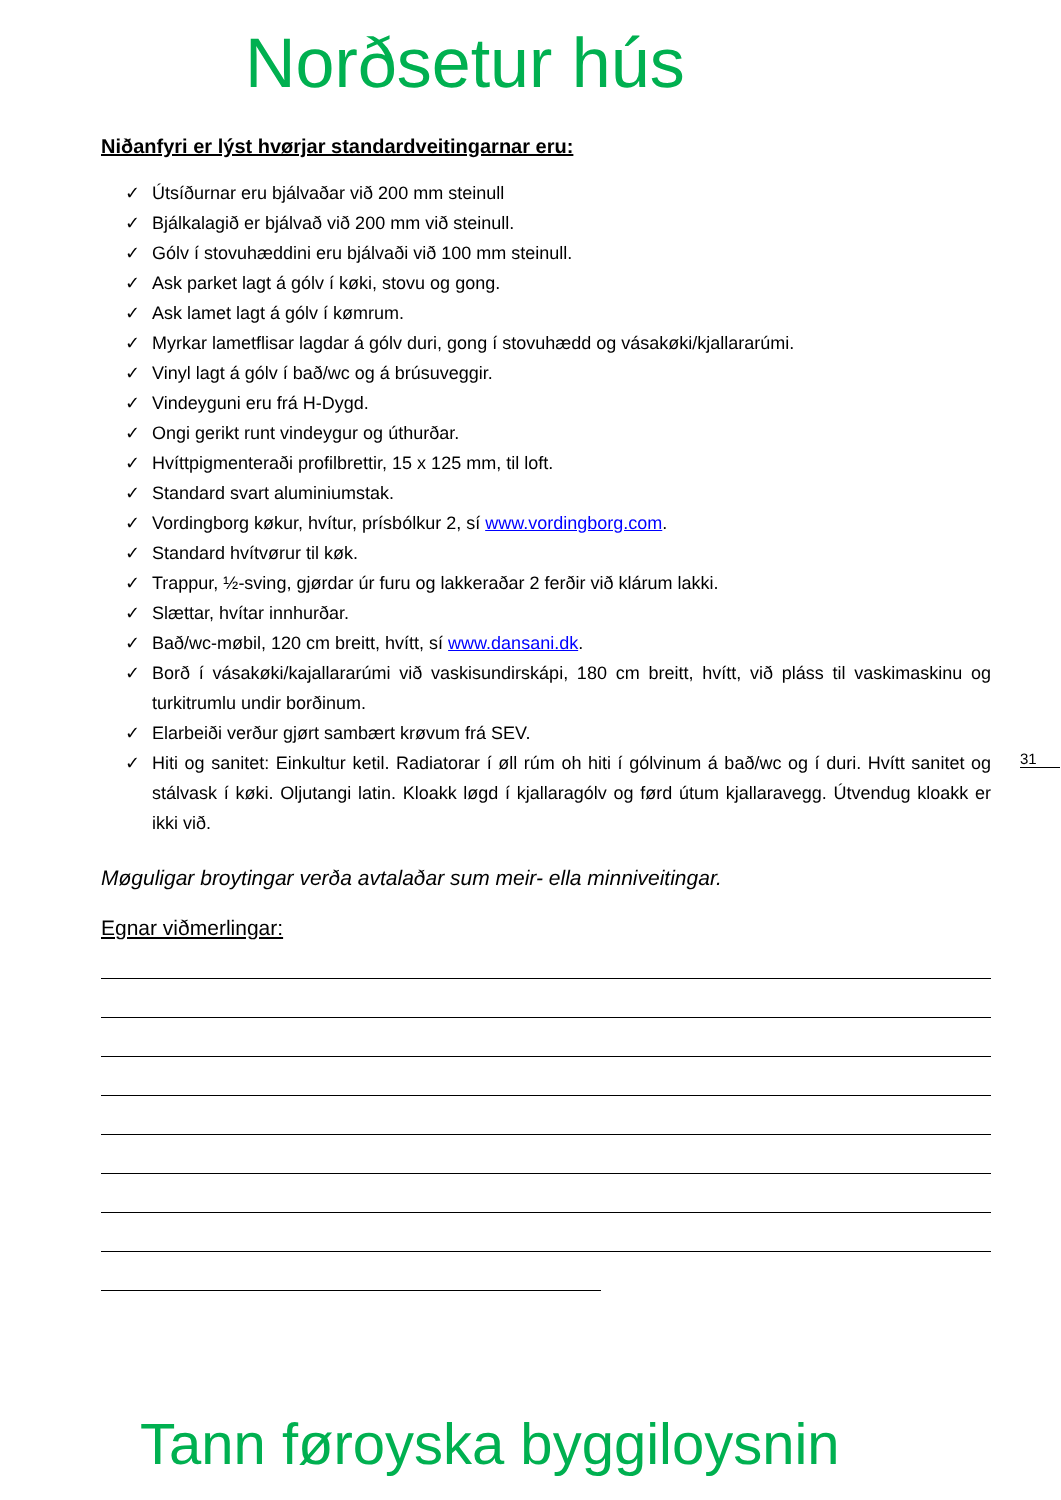Norðsetur hús
Niðanfyri er lýst hvørjar standardveitingarnar eru:
✓ Útsíðurnar eru bjálvaðar við 200 mm steinull
✓ Bjálkalagið er bjálvað við 200 mm við steinull.
✓ Gólv í stovuhæddini eru bjálvaði við 100 mm steinull.
✓ Ask parket lagt á gólv í køki, stovu og gong.
✓ Ask lamet lagt á gólv í kømrum.
✓ Myrkar lametflisar lagdar á gólv duri, gong í stovuhædd og vásakøki/kjallararúmi.
✓ Vinyl lagt á gólv í bað/wc og á brúsuveggir.
✓ Vindeyguni eru frá H-Dygd.
✓ Ongi gerikt runt vindeygur og úthurðar.
✓ Hvíttpigmenteraði profilbrettir, 15 x 125 mm, til loft.
✓ Standard svart aluminiumstak.
✓ Vordingborg køkur, hvítur, prísbólkur 2, sí www.vordingborg.com.
✓ Standard hvítvørur til køk.
✓ Trappur, ½-sving, gjørdar úr furu og lakkeraðar 2 ferðir við klárum lakki.
✓ Slættar, hvítar innhurðar.
✓ Bað/wc-møbil, 120 cm breitt, hvítt, sí www.dansani.dk.
✓ Borð í vásakøki/kajallararúmi við vaskisundirskápi, 180 cm breitt, hvítt, við pláss til vaskimaskinu og turkitrumlu undir borðinum.
✓ Elarbeiði verður gjørt sambært krøvum frá SEV.
✓ Hiti og sanitet: Einkultur ketil. Radiatorar í øll rúm oh hiti í gólvinum á bað/wc og í duri. Hvítt sanitet og stálvask í køki. Oljutangi latin. Kloakk løgd í kjallaragólv og førd útum kjallaravegg. Útvendug kloakk er ikki við.
Møguligar broytingar verða avtalaðar sum meir- ella minniveitingar.
Egnar viðmerlingar:
31
Tann føroyska byggiloysnin